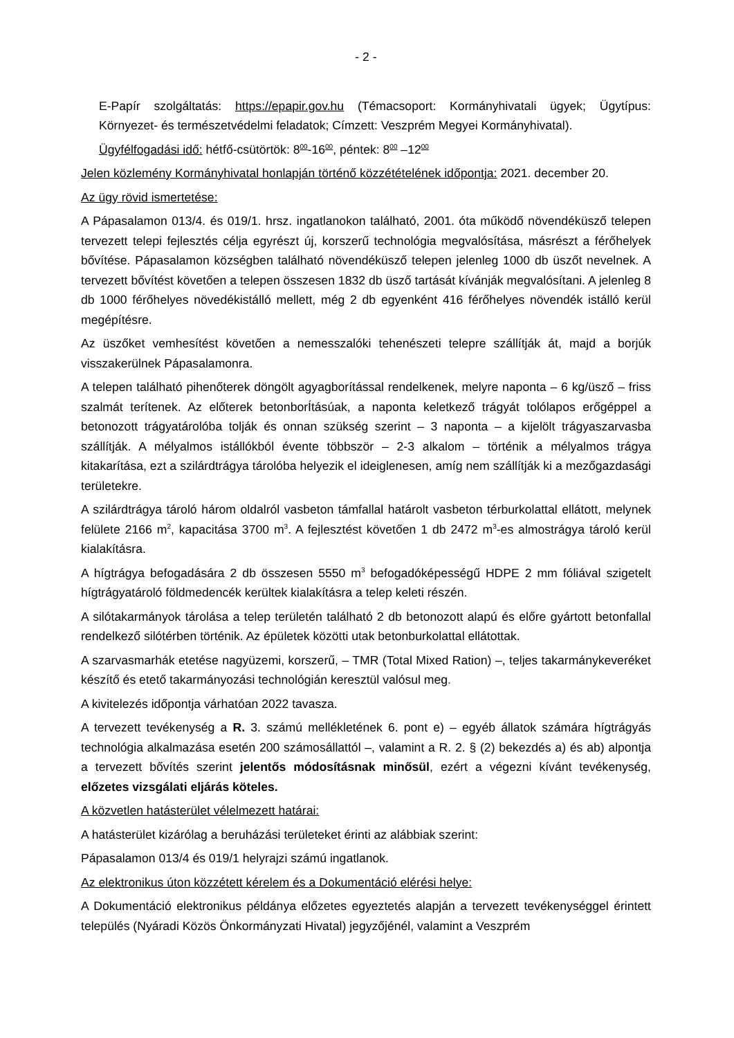- 2 -
E-Papír szolgáltatás: https://epapir.gov.hu (Témacsoport: Kormányhivatali ügyek; Ügytípus: Környezet- és természetvédelmi feladatok; Címzett: Veszprém Megyei Kormányhivatal).
Ügyfélfogadási idő: hétfő-csütörtök: 8<sup>00</sup>-16<sup>00</sup>, péntek: 8<sup>00</sup> –12<sup>00</sup>
Jelen közlemény Kormányhivatal honlapján történő közzétételének időpontja: 2021. december 20.
Az ügy rövid ismertetése:
A Pápasalamon 013/4. és 019/1. hrsz. ingatlanokon található, 2001. óta működő növendéküsző telepen tervezett telepi fejlesztés célja egyrészt új, korszerű technológia megvalósítása, másrészt a férőhelyek bővítése. Pápasalamon községben található növendéküsző telepen jelenleg 1000 db üszőt nevelnek. A tervezett bővítést követően a telepen összesen 1832 db üsző tartását kívánják megvalósítani. A jelenleg 8 db 1000 férőhelyes növedékistálló mellett, még 2 db egyenként 416 férőhelyes növendék istálló kerül megépítésre.
Az üszőket vemhesítést követően a nemesszalóki tehenészeti telepre szállítják át, majd a borjúk visszakerülnek Pápasalamonra.
A telepen található pihenőterek döngölt agyagborítással rendelkenek, melyre naponta – 6 kg/üsző – friss szalmát terítenek. Az előterek betonborÍtásúak, a naponta keletkező trágyát tolólapos erőgéppel a betonozott trágyatárolóba tolják és onnan szükség szerint – 3 naponta – a kijelölt trágyaszarvasba szállítják. A mélyalmos istállókból évente többször – 2-3 alkalom – történik a mélyalmos trágya kitakarítása, ezt a szilárdtrágya tárolóba helyezik el ideiglenesen, amíg nem szállítják ki a mezőgazdasági területekre.
A szilárdtrágya tároló három oldalról vasbeton támfallal határolt vasbeton térburkolattal ellátott, melynek felülete 2166 m<sup>2</sup>, kapacitása 3700 m<sup>3</sup>. A fejlesztést követően 1 db 2472 m<sup>3</sup>-es almostrágya tároló kerül kialakításra.
A hígtrágya befogadására 2 db összesen 5550 m<sup>3</sup> befogadóképességű HDPE 2 mm fóliával szigetelt hígtrágyatároló földmedencék kerültek kialakításra a telep keleti részén.
A silótakarmányok tárolása a telep területén található 2 db betonozott alapú és előre gyártott betonfallal rendelkező silótérben történik. Az épületek közötti utak betonburkolattal ellátottak.
A szarvasmarhák etetése nagyüzemi, korszerű, – TMR (Total Mixed Ration) –, teljes takarmánykeveréket készítő és etető takarmányozási technológián keresztül valósul meg.
A kivitelezés időpontja várhatóan 2022 tavasza.
A tervezett tevékenység a R. 3. számú mellékletének 6. pont e) – egyéb állatok számára hígtrágyás technológia alkalmazása esetén 200 számosállattól –, valamint a R. 2. § (2) bekezdés a) és ab) alpontja a tervezett bővítés szerint jelentős módosításnak minősül, ezért a végezni kívánt tevékenység, előzetes vizsgálati eljárás köteles.
A közvetlen hatásterület vélelmezett határai:
A hatásterület kizárólag a beruházási területeket érinti az alábbiak szerint:
Pápasalamon 013/4 és 019/1 helyrajzi számú ingatlanok.
Az elektronikus úton közzétett kérelem és a Dokumentáció elérési helye:
A Dokumentáció elektronikus példánya előzetes egyeztetés alapján a tervezett tevékenységgel érintett település (Nyáradi Közös Önkormányzati Hivatal) jegyzőjénél, valamint a Veszprém